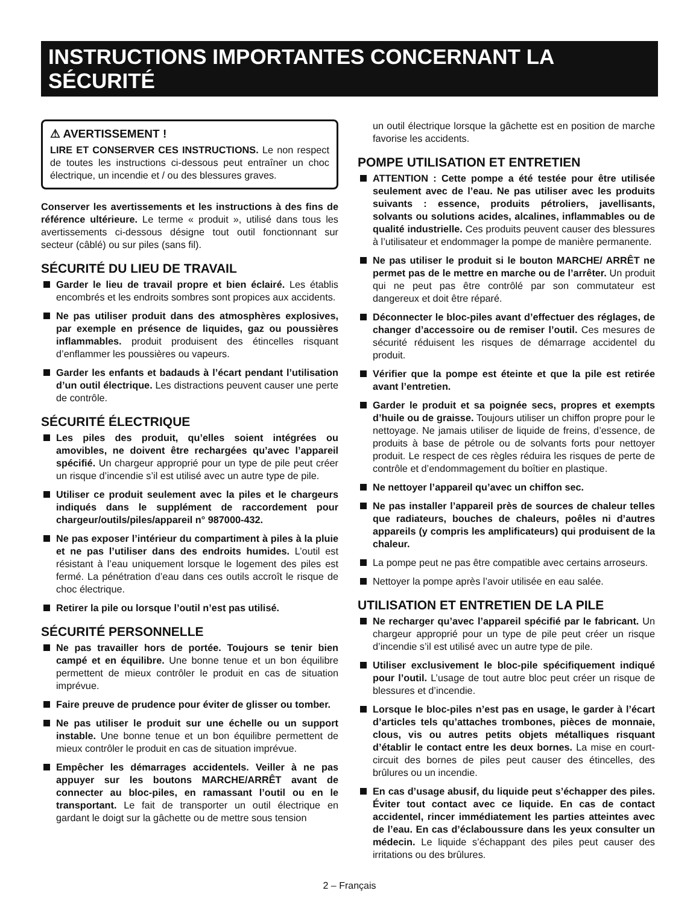INSTRUCTIONS IMPORTANTES CONCERNANT LA SÉCURITÉ
⚠ AVERTISSEMENT !
LIRE ET CONSERVER CES INSTRUCTIONS. Le non respect de toutes les instructions ci-dessous peut entraîner un choc électrique, un incendie et / ou des blessures graves.
Conserver les avertissements et les instructions à des fins de référence ultérieure. Le terme « produit », utilisé dans tous les avertissements ci-dessous désigne tout outil fonctionnant sur secteur (câblé) ou sur piles (sans fil).
SÉCURITÉ DU LIEU DE TRAVAIL
Garder le lieu de travail propre et bien éclairé. Les établis encombrés et les endroits sombres sont propices aux accidents.
Ne pas utiliser produit dans des atmosphères explosives, par exemple en présence de liquides, gaz ou poussières inflammables. produit produisent des étincelles risquant d’enflammer les poussières ou vapeurs.
Garder les enfants et badauds à l’écart pendant l’utilisation d’un outil électrique. Les distractions peuvent causer une perte de contrôle.
SÉCURITÉ ÉLECTRIQUE
Les piles des produit, qu’elles soient intégrées ou amovibles, ne doivent être rechargées qu’avec l’appareil spécifié. Un chargeur approprié pour un type de pile peut créer un risque d’incendie s’il est utilisé avec un autre type de pile.
Utiliser ce produit seulement avec la piles et le chargeurs indiqués dans le supplément de raccordement pour chargeur/outils/piles/appareil n° 987000-432.
Ne pas exposer l’intérieur du compartiment à piles à la pluie et ne pas l’utiliser dans des endroits humides. L’outil est résistant à l’eau uniquement lorsque le logement des piles est fermé. La pénétration d’eau dans ces outils accroît le risque de choc électrique.
Retirer la pile ou lorsque l’outil n’est pas utilisé.
SÉCURITÉ PERSONNELLE
Ne pas travailler hors de portée. Toujours se tenir bien campé et en équilibre. Une bonne tenue et un bon équilibre permettent de mieux contrôler le produit en cas de situation imprévue.
Faire preuve de prudence pour éviter de glisser ou tomber.
Ne pas utiliser le produit sur une échelle ou un support instable. Une bonne tenue et un bon équilibre permettent de mieux contrôler le produit en cas de situation imprévue.
Empêcher les démarrages accidentels. Veiller à ne pas appuyer sur les boutons MARCHE/ARRÊT avant de connecter au bloc-piles, en ramassant l’outil ou en le transportant. Le fait de transporter un outil électrique en gardant le doigt sur la gâchette ou de mettre sous tension
un outil électrique lorsque la gâchette est en position de marche favorise les accidents.
POMPE UTILISATION ET ENTRETIEN
ATTENTION : Cette pompe a été testée pour être utilisée seulement avec de l’eau. Ne pas utiliser avec les produits suivants : essence, produits pétroliers, javellisants, solvants ou solutions acides, alcalines, inflammables ou de qualité industrielle. Ces produits peuvent causer des blessures à l’utilisateur et endommager la pompe de manière permanente.
Ne pas utiliser le produit si le bouton MARCHE/ ARRÊT ne permet pas de le mettre en marche ou de l’arrêter. Un produit qui ne peut pas être contrôlé par son commutateur est dangereux et doit être réparé.
Déconnecter le bloc-piles avant d’effectuer des réglages, de changer d’accessoire ou de remiser l’outil. Ces mesures de sécurité réduisent les risques de démarrage accidentel du produit.
Vérifier que la pompe est éteinte et que la pile est retirée avant l’entretien.
Garder le produit et sa poignée secs, propres et exempts d’huile ou de graisse. Toujours utiliser un chiffon propre pour le nettoyage. Ne jamais utiliser de liquide de freins, d’essence, de produits à base de pétrole ou de solvants forts pour nettoyer produit. Le respect de ces règles réduira les risques de perte de contrôle et d’endommagement du boîtier en plastique.
Ne nettoyer l’appareil qu’avec un chiffon sec.
Ne pas installer l’appareil près de sources de chaleur telles que radiateurs, bouches de chaleurs, poêles ni d’autres appareils (y compris les amplificateurs) qui produisent de la chaleur.
La pompe peut ne pas être compatible avec certains arroseurs.
Nettoyer la pompe après l’avoir utilisée en eau salée.
UTILISATION ET ENTRETIEN DE LA PILE
Ne recharger qu’avec l’appareil spécifié par le fabricant. Un chargeur approprié pour un type de pile peut créer un risque d’incendie s’il est utilisé avec un autre type de pile.
Utiliser exclusivement le bloc-pile spécifiquement indiqué pour l’outil. L’usage de tout autre bloc peut créer un risque de blessures et d’incendie.
Lorsque le bloc-piles n’est pas en usage, le garder à l’écart d’articles tels qu’attaches trombones, pièces de monnaie, clous, vis ou autres petits objets métalliques risquant d’établir le contact entre les deux bornes. La mise en court-circuit des bornes de piles peut causer des étincelles, des brûlures ou un incendie.
En cas d’usage abusif, du liquide peut s’échapper des piles. Éviter tout contact avec ce liquide. En cas de contact accidentel, rincer immédiatement les parties atteintes avec de l’eau. En cas d’éclaboussure dans les yeux consulter un médecin. Le liquide s’échappant des piles peut causer des irritations ou des brûlures.
2 – Français